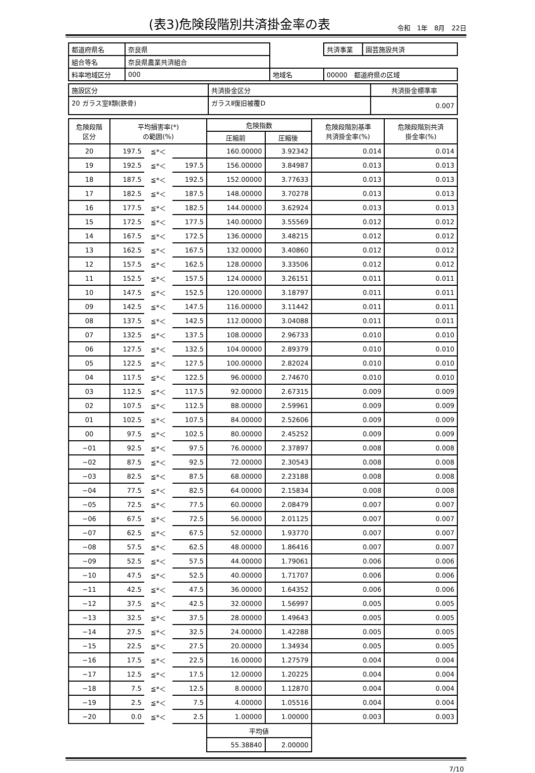(表3)危険段階別共済掛金率の表
令和　1年　8月　22日
| 都道府県名 | 奈良県 | | | 共済事業 | 園芸施設共済 |
| 組合等名 | 奈良県農業共済組合 | | | | |
| 料率地域区分 | 000 | 地域名 | 00000 都道府県の区域 | | |
| 施設区分 | 共済掛金区分 | 共済掛金標準率 |
| 20 ガラス室Ⅱ類(鉄骨) | ガラスⅡ復旧被覆D | 0.007 |
| 危険段階 区分 | 平均損害率(*) の範囲(%) | | | 危険指数 | | 危険段階別基準 共済掛金率(%) | 危険段階別共済 掛金率(%) |
| --- | --- | --- | --- | --- | --- | --- | --- |
| | | | | 圧縮前 | 圧縮後 | | |
| 20 | 197.5 | ≦*＜ | | 160.00000 | 3.92342 | 0.014 | 0.014 |
| 19 | 192.5 | ≦*＜ | 197.5 | 156.00000 | 3.84987 | 0.013 | 0.013 |
| 18 | 187.5 | ≦*＜ | 192.5 | 152.00000 | 3.77633 | 0.013 | 0.013 |
| 17 | 182.5 | ≦*＜ | 187.5 | 148.00000 | 3.70278 | 0.013 | 0.013 |
| 16 | 177.5 | ≦*＜ | 182.5 | 144.00000 | 3.62924 | 0.013 | 0.013 |
| 15 | 172.5 | ≦*＜ | 177.5 | 140.00000 | 3.55569 | 0.012 | 0.012 |
| 14 | 167.5 | ≦*＜ | 172.5 | 136.00000 | 3.48215 | 0.012 | 0.012 |
| 13 | 162.5 | ≦*＜ | 167.5 | 132.00000 | 3.40860 | 0.012 | 0.012 |
| 12 | 157.5 | ≦*＜ | 162.5 | 128.00000 | 3.33506 | 0.012 | 0.012 |
| 11 | 152.5 | ≦*＜ | 157.5 | 124.00000 | 3.26151 | 0.011 | 0.011 |
| 10 | 147.5 | ≦*＜ | 152.5 | 120.00000 | 3.18797 | 0.011 | 0.011 |
| 09 | 142.5 | ≦*＜ | 147.5 | 116.00000 | 3.11442 | 0.011 | 0.011 |
| 08 | 137.5 | ≦*＜ | 142.5 | 112.00000 | 3.04088 | 0.011 | 0.011 |
| 07 | 132.5 | ≦*＜ | 137.5 | 108.00000 | 2.96733 | 0.010 | 0.010 |
| 06 | 127.5 | ≦*＜ | 132.5 | 104.00000 | 2.89379 | 0.010 | 0.010 |
| 05 | 122.5 | ≦*＜ | 127.5 | 100.00000 | 2.82024 | 0.010 | 0.010 |
| 04 | 117.5 | ≦*＜ | 122.5 | 96.00000 | 2.74670 | 0.010 | 0.010 |
| 03 | 112.5 | ≦*＜ | 117.5 | 92.00000 | 2.67315 | 0.009 | 0.009 |
| 02 | 107.5 | ≦*＜ | 112.5 | 88.00000 | 2.59961 | 0.009 | 0.009 |
| 01 | 102.5 | ≦*＜ | 107.5 | 84.00000 | 2.52606 | 0.009 | 0.009 |
| 00 | 97.5 | ≦*＜ | 102.5 | 80.00000 | 2.45252 | 0.009 | 0.009 |
| −01 | 92.5 | ≦*＜ | 97.5 | 76.00000 | 2.37897 | 0.008 | 0.008 |
| −02 | 87.5 | ≦*＜ | 92.5 | 72.00000 | 2.30543 | 0.008 | 0.008 |
| −03 | 82.5 | ≦*＜ | 87.5 | 68.00000 | 2.23188 | 0.008 | 0.008 |
| −04 | 77.5 | ≦*＜ | 82.5 | 64.00000 | 2.15834 | 0.008 | 0.008 |
| −05 | 72.5 | ≦*＜ | 77.5 | 60.00000 | 2.08479 | 0.007 | 0.007 |
| −06 | 67.5 | ≦*＜ | 72.5 | 56.00000 | 2.01125 | 0.007 | 0.007 |
| −07 | 62.5 | ≦*＜ | 67.5 | 52.00000 | 1.93770 | 0.007 | 0.007 |
| −08 | 57.5 | ≦*＜ | 62.5 | 48.00000 | 1.86416 | 0.007 | 0.007 |
| −09 | 52.5 | ≦*＜ | 57.5 | 44.00000 | 1.79061 | 0.006 | 0.006 |
| −10 | 47.5 | ≦*＜ | 52.5 | 40.00000 | 1.71707 | 0.006 | 0.006 |
| −11 | 42.5 | ≦*＜ | 47.5 | 36.00000 | 1.64352 | 0.006 | 0.006 |
| −12 | 37.5 | ≦*＜ | 42.5 | 32.00000 | 1.56997 | 0.005 | 0.005 |
| −13 | 32.5 | ≦*＜ | 37.5 | 28.00000 | 1.49643 | 0.005 | 0.005 |
| −14 | 27.5 | ≦*＜ | 32.5 | 24.00000 | 1.42288 | 0.005 | 0.005 |
| −15 | 22.5 | ≦*＜ | 27.5 | 20.00000 | 1.34934 | 0.005 | 0.005 |
| −16 | 17.5 | ≦*＜ | 22.5 | 16.00000 | 1.27579 | 0.004 | 0.004 |
| −17 | 12.5 | ≦*＜ | 17.5 | 12.00000 | 1.20225 | 0.004 | 0.004 |
| −18 | 7.5 | ≦*＜ | 12.5 | 8.00000 | 1.12870 | 0.004 | 0.004 |
| −19 | 2.5 | ≦*＜ | 7.5 | 4.00000 | 1.05516 | 0.004 | 0.004 |
| −20 | 0.0 | ≦*＜ | 2.5 | 1.00000 | 1.00000 | 0.003 | 0.003 |
| | | | | 平均値 | | | |
| | | | | 55.38840 | 2.00000 | | |
7/10